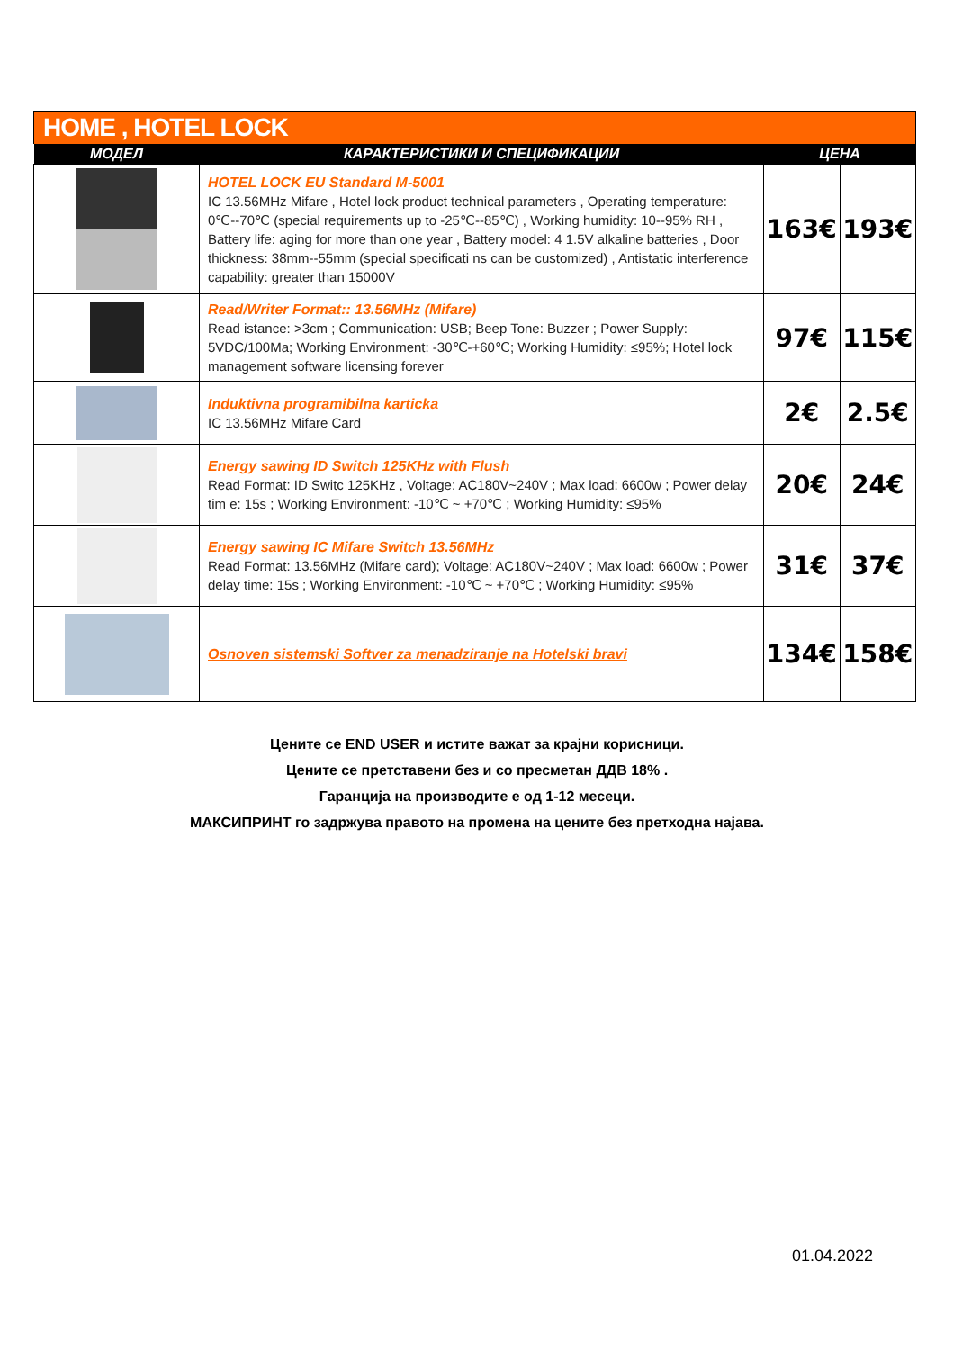HOME , HOTEL LOCK
| МОДЕЛ | КАРАКТЕРИСТИКИ И СПЕЦИФИКАЦИИ | ЦЕНА | |
| --- | --- | --- | --- |
| | HOTEL LOCK EU Standard M-5001 IC 13.56MHz Mifare , Hotel lock product technical parameters , Operating temperature: 0℃--70℃ (special requirements up to -25℃--85℃) , Working humidity: 10--95% RH , Battery life: aging for more than one year , Battery model: 4 1.5V alkaline batteries , Door thickness: 38mm--55mm (special specificati ns can be customized) , Antistatic interference capability: greater than 15000V | 163€ | 193€ |
| | Read/Writer Format:: 13.56MHz (Mifare) Read istance: >3cm ; Communication: USB; Beep Tone: Buzzer ; Power Supply: 5VDC/100Ma; Working Environment: -30℃-+60℃; Working Humidity: ≤95%; Hotel lock management software licensing forever | 97€ | 115€ |
| | Induktivna programibilna karticka IC 13.56MHz Mifare Card | 2€ | 2.5€ |
| | Energy sawing ID Switch 125KHz with Flush Read Format: ID Switc 125KHz , Voltage: AC180V~240V ; Max load: 6600w ; Power delay tim e: 15s ; Working Environment: -10℃ ~ +70℃ ; Working Humidity: ≤95% | 20€ | 24€ |
| | Energy sawing IC Mifare Switch 13.56MHz Read Format: 13.56MHz (Mifare card); Voltage: AC180V~240V ; Max load: 6600w ; Power delay time: 15s ; Working Environment: -10℃ ~ +70℃ ; Working Humidity: ≤95% | 31€ | 37€ |
| | Osnoven sistemski Softver za menadziranje na Hotelski bravi | 134€ | 158€ |
Цените се END USER и истите важат за крајни корисници.
Цените се претставени без и со пресметан ДДВ 18% .
Гаранција на производите е од 1-12 месеци.
МАКСИПРИНТ го задржува правото на промена на цените без претходна најава.
01.04.2022